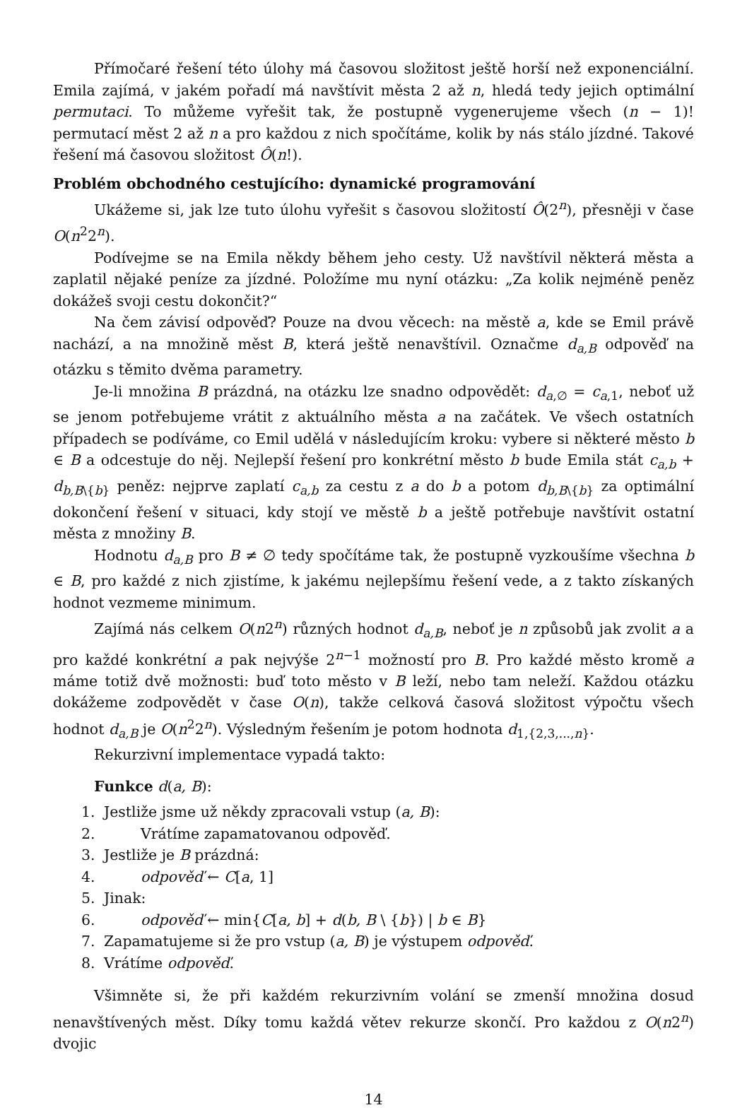Přímočaré řešení této úlohy má časovou složitost ještě horší než exponenciální. Emila zajímá, v jakém pořadí má navštívit města 2 až n, hledá tedy jejich optimální permutaci. To můžeme vyřešit tak, že postupně vygenerujeme všech (n − 1)! permutací měst 2 až n a pro každou z nich spočítáme, kolik by nás stálo jízdné. Takové řešení má časovou složitost Ô(n!).
Problém obchodného cestujícího: dynamické programování
Ukážeme si, jak lze tuto úlohu vyřešit s časovou složitostí Ô(2<sup>n</sup>), přesněji v čase O(n<sup>2</sup>2<sup>n</sup>).
Podívejme se na Emila někdy během jeho cesty. Už navštívil některá města a zaplatil nějaké peníze za jízdné. Položíme mu nyní otázku: „Za kolik nejméně peněz dokážeš svoji cestu dokončit?“
Na čem závisí odpověď? Pouze na dvou věcech: na městě a, kde se Emil právě nachází, a na množině měst B, která ještě nenavštívil. Označme d<sub>a,B</sub> odpověď na otázku s těmito dvěma parametry.
Je-li množina B prázdná, na otázku lze snadno odpovědět: d<sub>a,∅</sub> = c<sub>a,1</sub>, neboť už se jenom potřebujeme vrátit z aktuálního města a na začátek. Ve všech ostatních případech se podíváme, co Emil udělá v následujícím kroku: vybere si některé město b ∈ B a odcestuje do něj. Nejlepší řešení pro konkrétní město b bude Emila stát c<sub>a,b</sub> + d<sub>b,B\{b}</sub> peněz: nejprve zaplatí c<sub>a,b</sub> za cestu z a do b a potom d<sub>b,B\{b}</sub> za optimální dokončení řešení v situaci, kdy stojí ve městě b a ještě potřebuje navštívit ostatní města z množiny B.
Hodnotu d<sub>a,B</sub> pro B ≠ ∅ tedy spočítáme tak, že postupně vyzkoušíme všechna b ∈ B, pro každé z nich zjistíme, k jakému nejlepšímu řešení vede, a z takto získaných hodnot vezmeme minimum.
Zajímá nás celkem O(n2<sup>n</sup>) různých hodnot d<sub>a,B</sub>, neboť je n způsobů jak zvolit a a pro každé konkrétní a pak nejvýše 2<sup>n−1</sup> možností pro B. Pro každé město kromě a máme totiž dvě možnosti: buď toto město v B leží, nebo tam neleží. Každou otázku dokážeme zodpovědět v čase O(n), takže celková časová složitost výpočtu všech hodnot d<sub>a,B</sub> je O(n<sup>2</sup>2<sup>n</sup>). Výsledným řešením je potom hodnota d<sub>1,{2,3,...,n}</sub>.
Rekurzivní implementace vypadá takto:
Funkce d(a, B):
1. Jestliže jsme už někdy zpracovali vstup (a, B):
2. Vrátíme zapamatovanou odpověď.
3. Jestliže je B prázdná:
4. odpověď ← C[a, 1]
5. Jinak:
6. odpověď ← min{C[a, b] + d(b, B \ {b}) | b ∈ B}
7. Zapamatujeme si že pro vstup (a, B) je výstupem odpověď.
8. Vrátíme odpověď.
Všimněte si, že při každém rekurzivním volání se zmenší množina dosud nenavštívených měst. Díky tomu každá větev rekurze skončí. Pro každou z O(n2<sup>n</sup>) dvojic
14